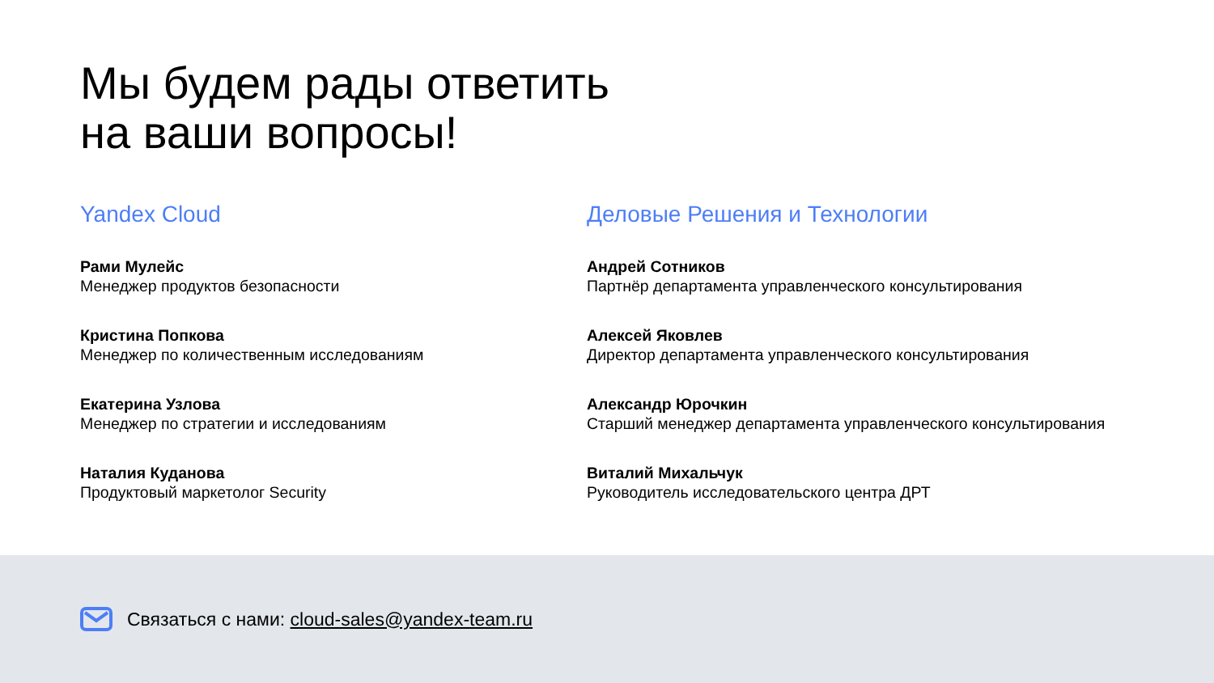Мы будем рады ответить
на ваши вопросы!
Yandex Cloud
Рами Мулейс
Менеджер продуктов безопасности
Кристина Попкова
Менеджер по количественным исследованиям
Екатерина Узлова
Менеджер по стратегии и исследованиям
Наталия Куданова
Продуктовый маркетолог Security
Деловые Решения и Технологии
Андрей Сотников
Партнёр департамента управленческого консультирования
Алексей Яковлев
Директор департамента управленческого консультирования
Александр Юрочкин
Старший менеджер департамента управленческого консультирования
Виталий Михальчук
Руководитель исследовательского центра ДРТ
Связаться с нами: cloud-sales@yandex-team.ru